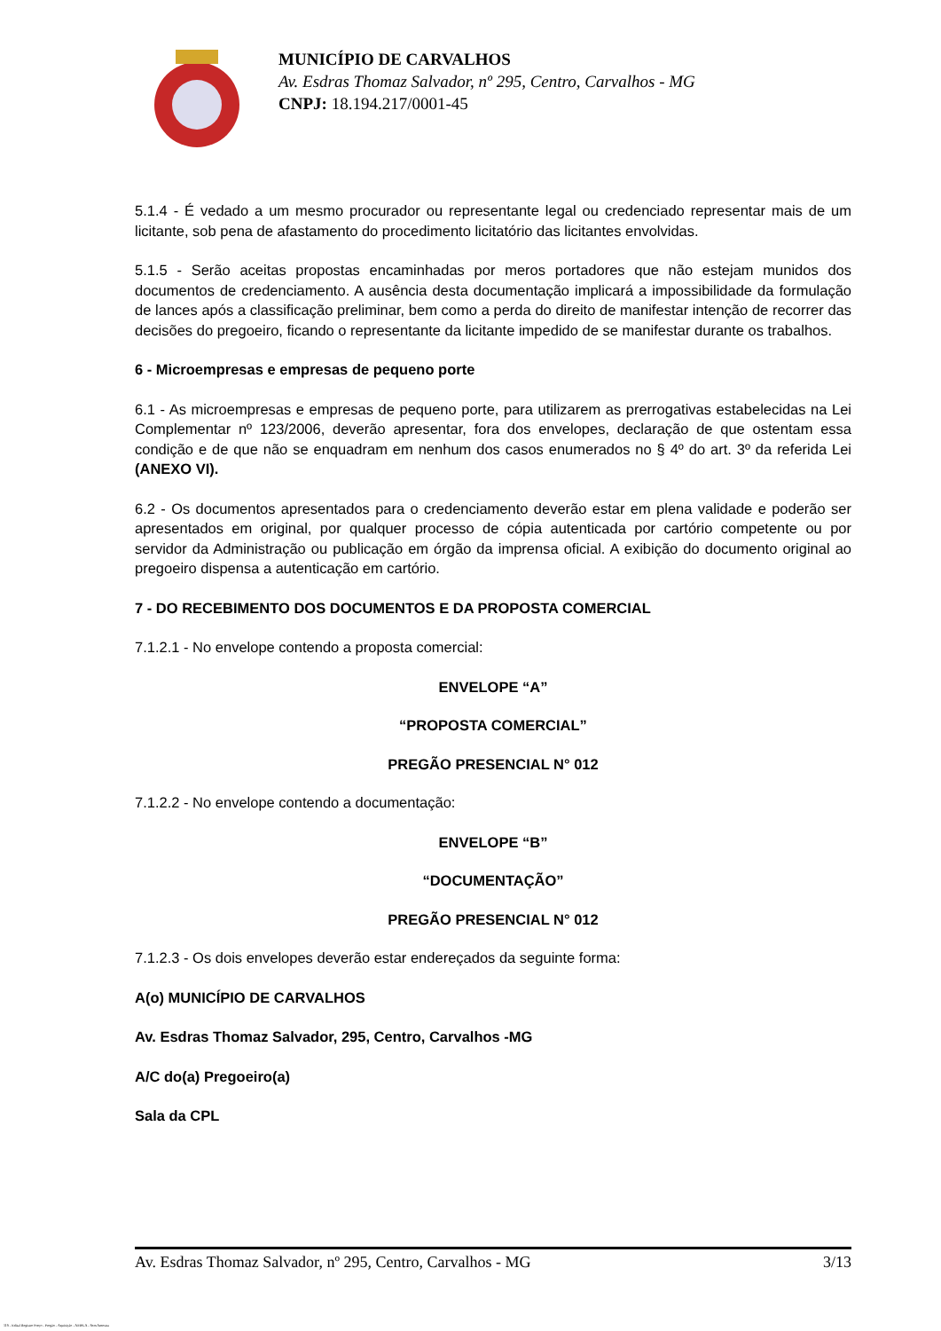MUNICÍPIO DE CARVALHOS
Av. Esdras Thomaz Salvador, nº 295, Centro, Carvalhos - MG
CNPJ: 18.194.217/0001-45
5.1.4 - É vedado a um mesmo procurador ou representante legal ou credenciado representar mais de um licitante, sob pena de afastamento do procedimento licitatório das licitantes envolvidas.
5.1.5 - Serão aceitas propostas encaminhadas por meros portadores que não estejam munidos dos documentos de credenciamento. A ausência desta documentação implicará a impossibilidade da formulação de lances após a classificação preliminar, bem como a perda do direito de manifestar intenção de recorrer das decisões do pregoeiro, ficando o representante da licitante impedido de se manifestar durante os trabalhos.
6 - Microempresas e empresas de pequeno porte
6.1 - As microempresas e empresas de pequeno porte, para utilizarem as prerrogativas estabelecidas na Lei Complementar nº 123/2006, deverão apresentar, fora dos envelopes, declaração de que ostentam essa condição e de que não se enquadram em nenhum dos casos enumerados no § 4º do art. 3º da referida Lei (ANEXO VI).
6.2 - Os documentos apresentados para o credenciamento deverão estar em plena validade e poderão ser apresentados em original, por qualquer processo de cópia autenticada por cartório competente ou por servidor da Administração ou publicação em órgão da imprensa oficial. A exibição do documento original ao pregoeiro dispensa a autenticação em cartório.
7 - DO RECEBIMENTO DOS DOCUMENTOS E DA PROPOSTA COMERCIAL
7.1.2.1 - No envelope contendo a proposta comercial:
ENVELOPE “A”
“PROPOSTA COMERCIAL”
PREGÃO PRESENCIAL N° 012
7.1.2.2 - No envelope contendo a documentação:
ENVELOPE “B”
“DOCUMENTAÇÃO”
PREGÃO PRESENCIAL N° 012
7.1.2.3 - Os dois envelopes deverão estar endereçados da seguinte forma:
A(o) MUNICÍPIO DE CARVALHOS
Av. Esdras Thomaz Salvador, 295, Centro, Carvalhos -MG
A/C do(a) Pregoeiro(a)
Sala da CPL
Av. Esdras Thomaz Salvador, nº 295, Centro, Carvalhos - MG 3/13
119 - Edital Registro Preço - Pregão - Aquisição - AMPLA - Sem Amostra